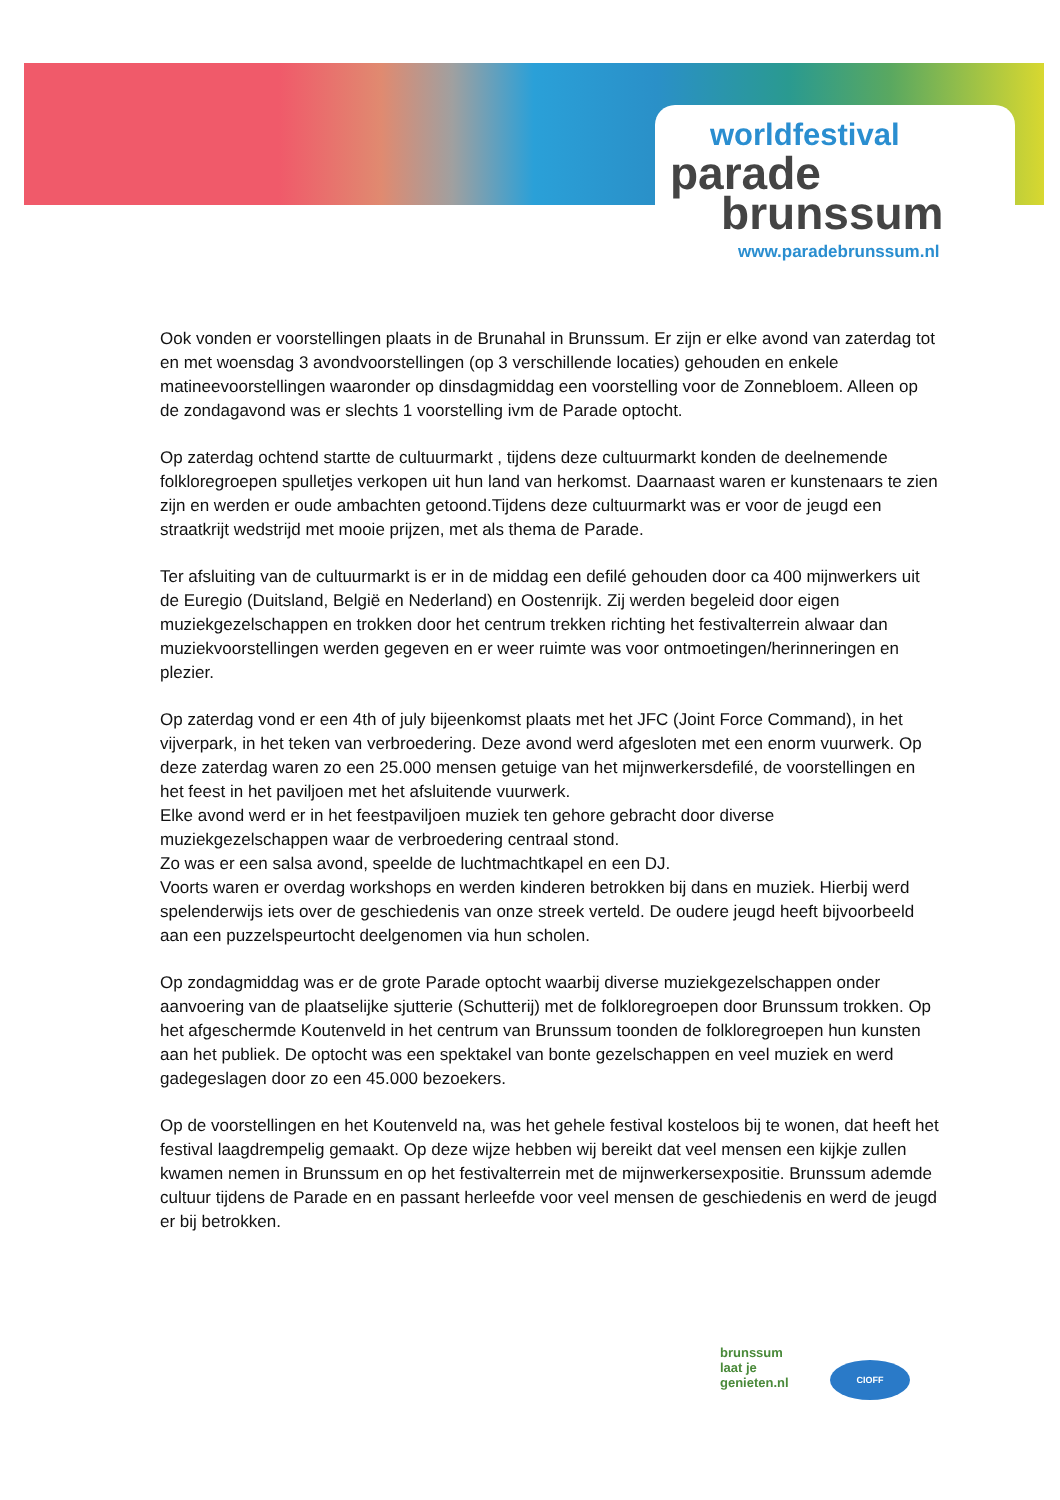worldfestival
parade
brunssum
www.paradebrunssum.nl
Ook vonden er voorstellingen plaats in de Brunahal in Brunssum. Er zijn er elke avond van zaterdag tot en met woensdag 3 avondvoorstellingen (op 3 verschillende locaties) gehouden en enkele matineevoorstellingen waaronder op dinsdagmiddag een voorstelling voor de Zonnebloem. Alleen op de zondagavond was er slechts 1 voorstelling ivm de Parade optocht.
Op zaterdag ochtend startte de cultuurmarkt , tijdens deze cultuurmarkt konden de deelnemende folkloregroepen spulletjes verkopen uit hun land van herkomst. Daarnaast waren er kunstenaars te zien zijn en werden er oude ambachten getoond.Tijdens deze cultuurmarkt was er voor de jeugd een straatkrijt wedstrijd met mooie prijzen, met als thema de Parade.
Ter afsluiting van de cultuurmarkt is er in de middag een defilé gehouden door ca 400 mijnwerkers uit de Euregio (Duitsland, België en Nederland) en Oostenrijk. Zij werden begeleid door eigen muziekgezelschappen en trokken door het centrum trekken richting het festivalterrein alwaar dan muziekvoorstellingen werden gegeven en er weer ruimte was voor ontmoetingen/herinneringen en plezier.
Op zaterdag vond er een 4th of july bijeenkomst plaats met het JFC (Joint Force Command), in het vijverpark, in het teken van verbroedering. Deze avond werd afgesloten met een enorm vuurwerk. Op deze zaterdag waren zo een 25.000 mensen getuige van het mijnwerkersdefilé, de voorstellingen en het feest in het paviljoen met het afsluitende vuurwerk.
Elke avond werd er in het feestpaviljoen muziek ten gehore gebracht door diverse muziekgezelschappen waar de verbroedering centraal stond.
Zo was er een salsa avond, speelde de luchtmachtkapel en een DJ.
Voorts waren er overdag workshops en werden kinderen betrokken bij dans en muziek. Hierbij werd spelenderwijs iets over de geschiedenis van onze streek verteld. De oudere jeugd heeft bijvoorbeeld aan een puzzelspeurtocht deelgenomen via hun scholen.
Op zondagmiddag was er de grote Parade optocht waarbij diverse muziekgezelschappen onder aanvoering van de plaatselijke sjutterie (Schutterij) met de folkloregroepen door Brunssum trokken. Op het afgeschermde Koutenveld in het centrum van Brunssum toonden de folkloregroepen hun kunsten aan het publiek. De optocht was een spektakel van bonte gezelschappen en veel muziek en werd gadegeslagen door zo een 45.000 bezoekers.
Op de voorstellingen en het Koutenveld na, was het gehele festival kosteloos bij te wonen, dat heeft het festival laagdrempelig gemaakt. Op deze wijze hebben wij bereikt dat veel mensen een kijkje zullen kwamen nemen in Brunssum en op het festivalterrein met de mijnwerkersexpositie. Brunssum ademde cultuur tijdens de Parade en en passant herleefde voor veel mensen de geschiedenis en werd de jeugd er bij betrokken.
brunssum
laat je
genieten.nl
CIOFF